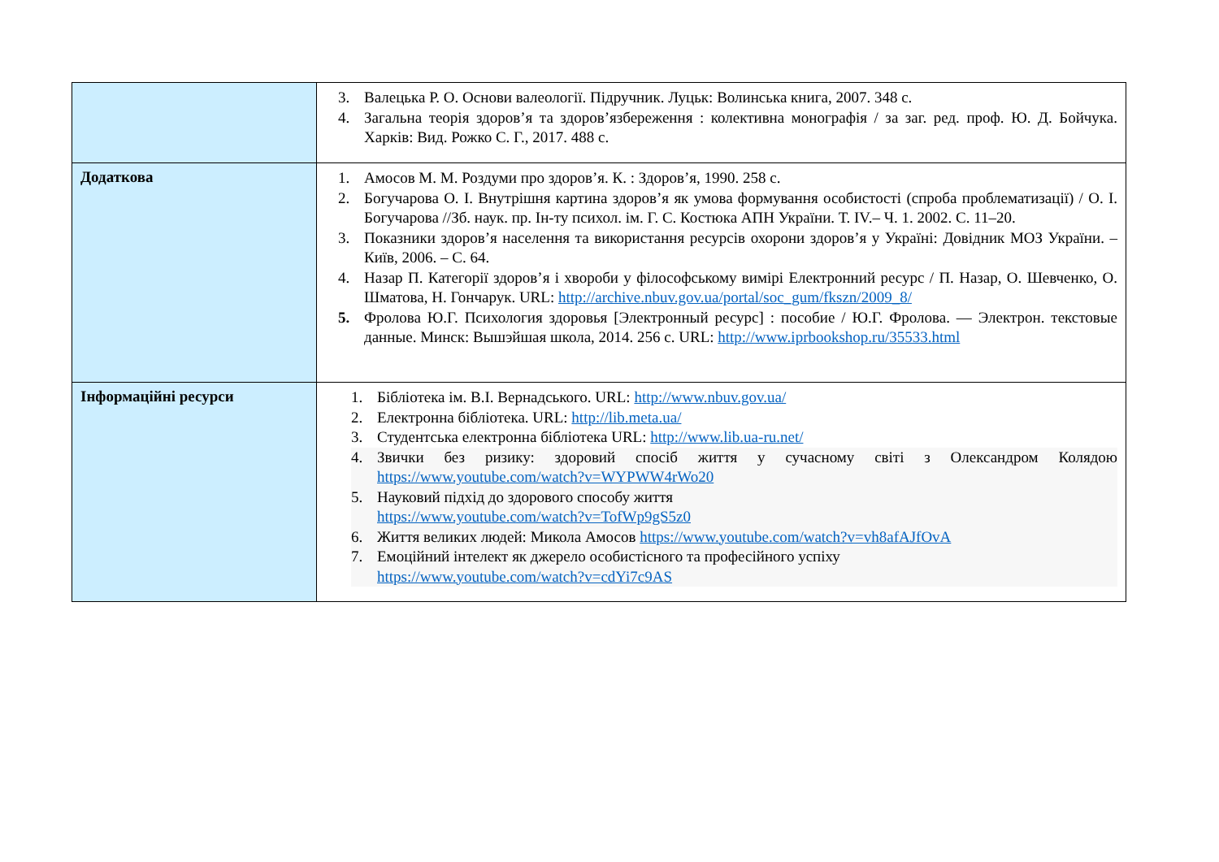| | 3. Валецька Р. О. Основи валеології. Підручник. Луцьк: Волинська книга, 2007. 348 с. 4. Загальна теорія здоров’я та здоров’язбереження : колективна монографія / за заг. ред. проф. Ю. Д. Бойчука. Харків: Вид. Рожко С. Г., 2017. 488 с. |
| Додаткова | 1. Амосов М. М. Роздуми про здоров’я. К. : Здоров’я, 1990. 258 с. 2. Богучарова О. І. Внутрішня картина здоров’я як умова формування особистості (спроба проблематизації) / О. І. Богучарова //Зб. наук. пр. Ін-ту психол. ім. Г. С. Костюка АПН України. Т. IV.– Ч. 1. 2002. С. 11–20. 3. Показники здоров’я населення та використання ресурсів охорони здоров’я у Україні: Довідник МОЗ України. – Київ, 2006. – С. 64. 4. Назар П. Категорії здоров’я і хвороби у філософському вимірі Електронний ресурс / П. Назар, О. Шевченко, О. Шматова, Н. Гончарук. URL: http://archive.nbuv.gov.ua/portal/soc_gum/fkszn/2009_8/ 5. Фролова Ю.Г. Психология здоровья [Электронный ресурс] : пособие / Ю.Г. Фролова. — Электрон. текстовые данные. Минск: Вышэйшая школа, 2014. 256 с. URL: http://www.iprbookshop.ru/35533.html |
| Інформаційні ресурси | 1. Бібліотека ім. В.І. Вернадського. URL: http://www.nbuv.gov.ua/ 2. Електронна бібліотека. URL: http://lib.meta.ua/ 3. Студентська електронна бібліотека URL: http://www.lib.ua-ru.net/ 4. Звички без ризику: здоровий спосіб життя у сучасному світі з Олександром Колядою https://www.youtube.com/watch?v=WYPWW4rWo20 5. Науковий підхід до здорового способу життя https://www.youtube.com/watch?v=TofWp9gS5z0 6. Життя великих людей: Микола Амосов https://www.youtube.com/watch?v=vh8afAJfOvA 7. Емоційний інтелект як джерело особистісного та професійного успіху https://www.youtube.com/watch?v=cdYi7c9AS |